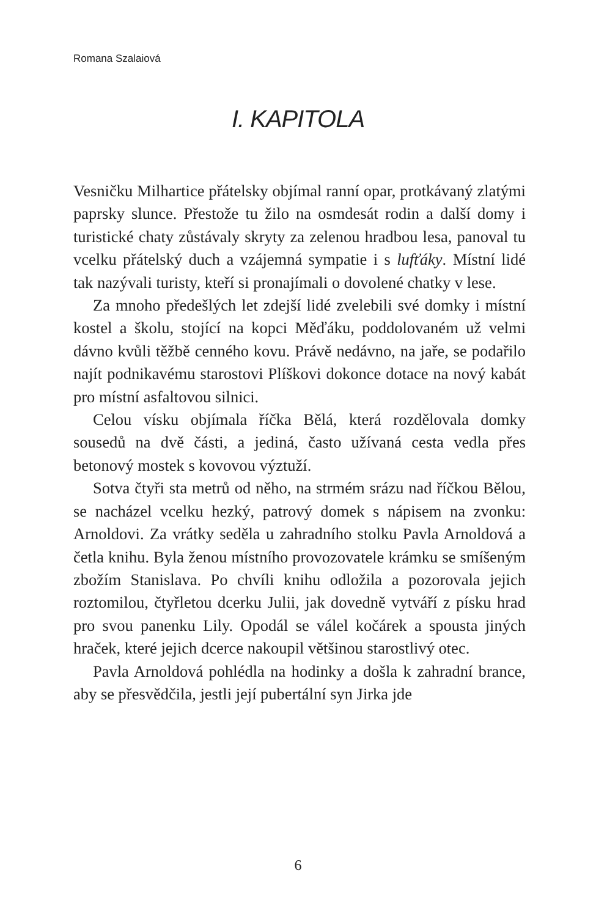Romana Szalaiová
I. KAPITOLA
Vesničku Milhartice přátelsky objímal ranní opar, protkávaný zlatými paprsky slunce. Přestože tu žilo na osmdesát rodin a další domy i turistické chaty zůstávaly skryty za zelenou hradbou lesa, panoval tu vcelku přátelský duch a vzájemná sympatie i s lufťáky. Místní lidé tak nazývali turisty, kteří si pronajímali o dovolené chatky v lese.
Za mnoho předešlých let zdejší lidé zvelebili své domky i místní kostel a školu, stojící na kopci Měďáku, poddolovaném už velmi dávno kvůli těžbě cenného kovu. Právě nedávno, na jaře, se podařilo najít podnikavému starostovi Plíškovi dokonce dotace na nový kabát pro místní asfaltovou silnici.
Celou vísku objímala říčka Bělá, která rozdělovala domky sousedů na dvě části, a jediná, často užívaná cesta vedla přes betonový mostek s kovovou výztuží.
Sotva čtyři sta metrů od něho, na strmém srázu nad říčkou Bělou, se nacházel vcelku hezký, patrový domek s nápisem na zvonku: Arnoldovi. Za vrátky seděla u zahradního stolku Pavla Arnoldová a četla knihu. Byla ženou místního provozovatele krámku se smíšeným zbožím Stanislava. Po chvíli knihu odložila a pozorovala jejich roztomilou, čtyřletou dcerku Julii, jak dovedně vytváří z písku hrad pro svou panenku Lily. Opodál se válel kočárek a spousta jiných hraček, které jejich dcerce nakoupil většinou starostlivý otec.
Pavla Arnoldová pohlédla na hodinky a došla k zahradní brance, aby se přesvědčila, jestli její pubertální syn Jirka jde
6